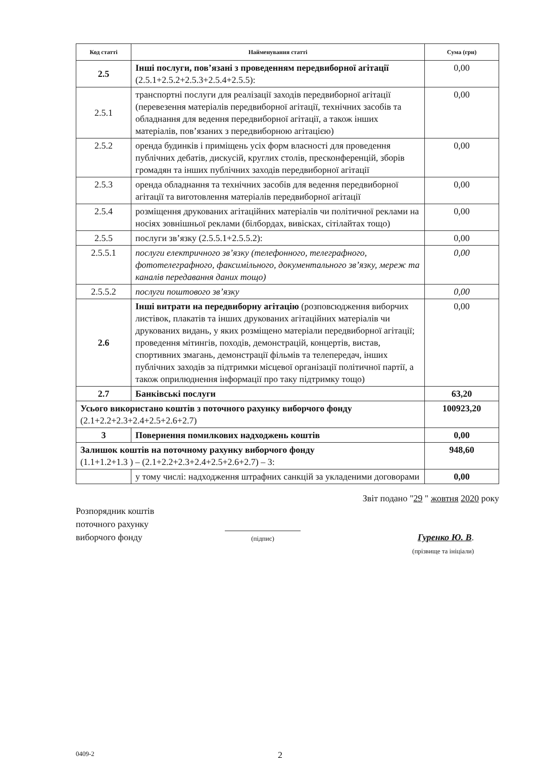| Код статті | Найменування статті | Сума (грн) |
| --- | --- | --- |
| 2.5 | Інші послуги, пов’язані з проведенням передвиборної агітації (2.5.1+2.5.2+2.5.3+2.5.4+2.5.5): | 0,00 |
| 2.5.1 | транспортні послуги для реалізації заходів передвиборної агітації (перевезення матеріалів передвиборної агітації, технічних засобів та обладнання для ведення передвиборної агітації, а також інших матеріалів, пов’язаних з передвиборною агітацією) | 0,00 |
| 2.5.2 | оренда будинків і приміщень усіх форм власності для проведення публічних дебатів, дискусій, круглих столів, пресконференцій, зборів громадян та інших публічних заходів передвиборної агітації | 0,00 |
| 2.5.3 | оренда обладнання та технічних засобів для ведення передвиборної агітації та виготовлення матеріалів передвиборної агітації | 0,00 |
| 2.5.4 | розміщення друкованих агітаційних матеріалів чи політичної реклами на носіях зовнішньої реклами (білбордах, вивісках, сітілайтах тощо) | 0,00 |
| 2.5.5 | послуги зв’язку (2.5.5.1+2.5.5.2): | 0,00 |
| 2.5.5.1 | послуги електричного зв’язку (телефонного, телеграфного, фототелеграфного, факсимільного, документального зв’язку, мереж та каналів передавання даних тощо) | 0,00 |
| 2.5.5.2 | послуги поштового зв’язку | 0,00 |
| 2.6 | Інші витрати на передвиборну агітацію (розповсюдження виборчих листівок, плакатів та інших друкованих агітаційних матеріалів чи друкованих видань, у яких розміщено матеріали передвиборної агітації; проведення мітингів, походів, демонстрацій, концертів, вистав, спортивних змагань, демонстрації фільмів та телепередач, інших публічних заходів за підтримки місцевої організації політичної партії, а також оприлюднення інформації про таку підтримку тощо) | 0,00 |
| 2.7 | Банківські послуги | 63,20 |
| Усього використано коштів з поточного рахунку виборчого фонду (2.1+2.2+2.3+2.4+2.5+2.6+2.7) | | 100923,20 |
| 3 | Повернення помилкових надходжень коштів | 0,00 |
| Залишок коштів на поточному рахунку виборчого фонду (1.1+1.2+1.3 ) – (2.1+2.2+2.3+2.4+2.5+2.6+2.7) – 3: | | 948,60 |
| | у тому числі: надходження штрафних санкцій за укладеними договорами | 0,00 |
Звіт подано "29 " жовтня 2020 року
Розпорядник коштів
поточного рахунку
виборчого фонду
(підпис)
Гуренко Ю. В.
(прізвище та ініціали)
0409-2
2